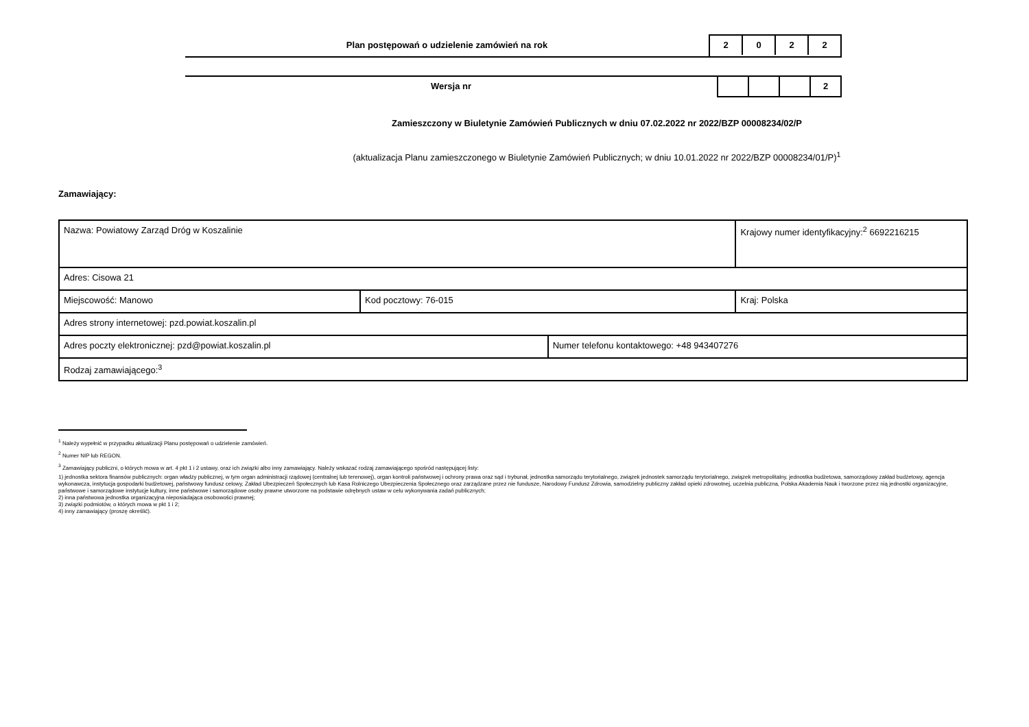Plan postępowań o udzielenie zamówień na rok
2 0 2 2
Wersja nr
2
Zamieszczony w Biuletynie Zamówień Publicznych w dniu 07.02.2022 nr 2022/BZP 00008234/02/P
(aktualizacja Planu zamieszczonego w Biuletynie Zamówień Publicznych; w dniu 10.01.2022 nr 2022/BZP 00008234/01/P)<sup>1</sup>
Zamawiający:
| Nazwa: Powiatowy Zarząd Dróg w Koszalinie | | | Krajowy numer identyfikacyjny:<sup>2</sup> 6692216215 |
| Adres: Cisowa 21 | | | |
| Miejscowość: Manowo | Kod pocztowy: 76-015 | | Kraj: Polska |
| Adres strony internetowej: pzd.powiat.koszalin.pl | | | |
| Adres poczty elektronicznej: pzd@powiat.koszalin.pl | | Numer telefonu kontaktowego: +48 943407276 | |
| Rodzaj zamawiającego:<sup>3</sup> | | | |
<sup>1</sup> Należy wypełnić w przypadku aktualizacji Planu postępowań o udzielenie zamówień.
<sup>2</sup> Numer NIP lub REGON.
<sup>3</sup> Zamawiający publiczni, o których mowa w art. 4 pkt 1 i 2 ustawy, oraz ich związki albo inny zamawiający. Należy wskazać rodzaj zamawiającego spośród następującej listy:
1) jednostka sektora finansów publicznych: organ władzy publicznej, w tym organ administracji rządowej (centralnej lub terenowej), organ kontroli państwowej i ochrony prawa oraz sąd i trybunał, jednostka samorządu terytorialnego, związek jednostek samorządu terytorialnego, związek metropolitalny, jednostka budżetowa, samorządowy zakład budżetowy, agencja wykonawcza, instytucja gospodarki budżetowej, państwowy fundusz celowy, Zakład Ubezpieczeń Społecznych lub Kasa Rolniczego Ubezpieczenia Społecznego oraz zarządzane przez nie fundusze, Narodowy Fundusz Zdrowia, samodzielny publiczny zakład opieki zdrowotnej, uczelnia publiczna, Polska Akademia Nauk i tworzone przez nią jednostki organizacyjne, państwowe i samorządowe instytucje kultury, inne państwowe i samorządowe osoby prawne utworzone na podstawie odrębnych ustaw w celu wykonywania zadań publicznych;
2) inna państwowa jednostka organizacyjna nieposiadająca osobowości prawnej;
3) związki podmiotów, o których mowa w pkt 1 i 2;
4) inny zamawiający (proszę określić).